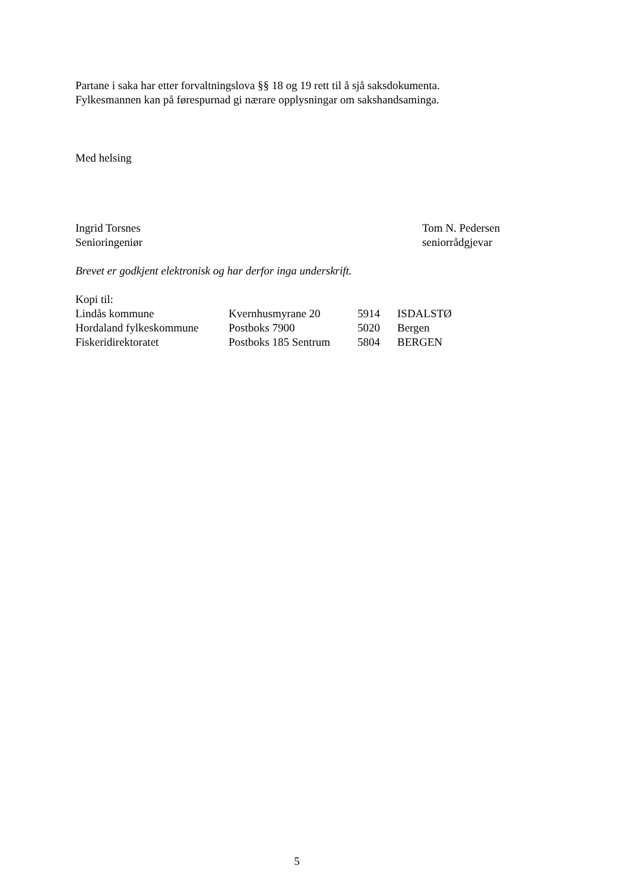Partane i saka har etter forvaltningslova §§ 18 og 19 rett til å sjå saksdokumenta.
Fylkesmannen kan på førespurnad gi nærare opplysningar om sakshandsaminga.
Med helsing
Ingrid Torsnes
Senioringeniør
Tom N. Pedersen
seniorrådgjevar
Brevet er godkjent elektronisk og har derfor inga underskrift.
Kopi til:
| Lindås kommune | Kvernhusmyrane 20 | 5914 | ISDALSTØ |
| Hordaland fylkeskommune | Postboks 7900 | 5020 | Bergen |
| Fiskeridirektoratet | Postboks 185 Sentrum | 5804 | BERGEN |
5